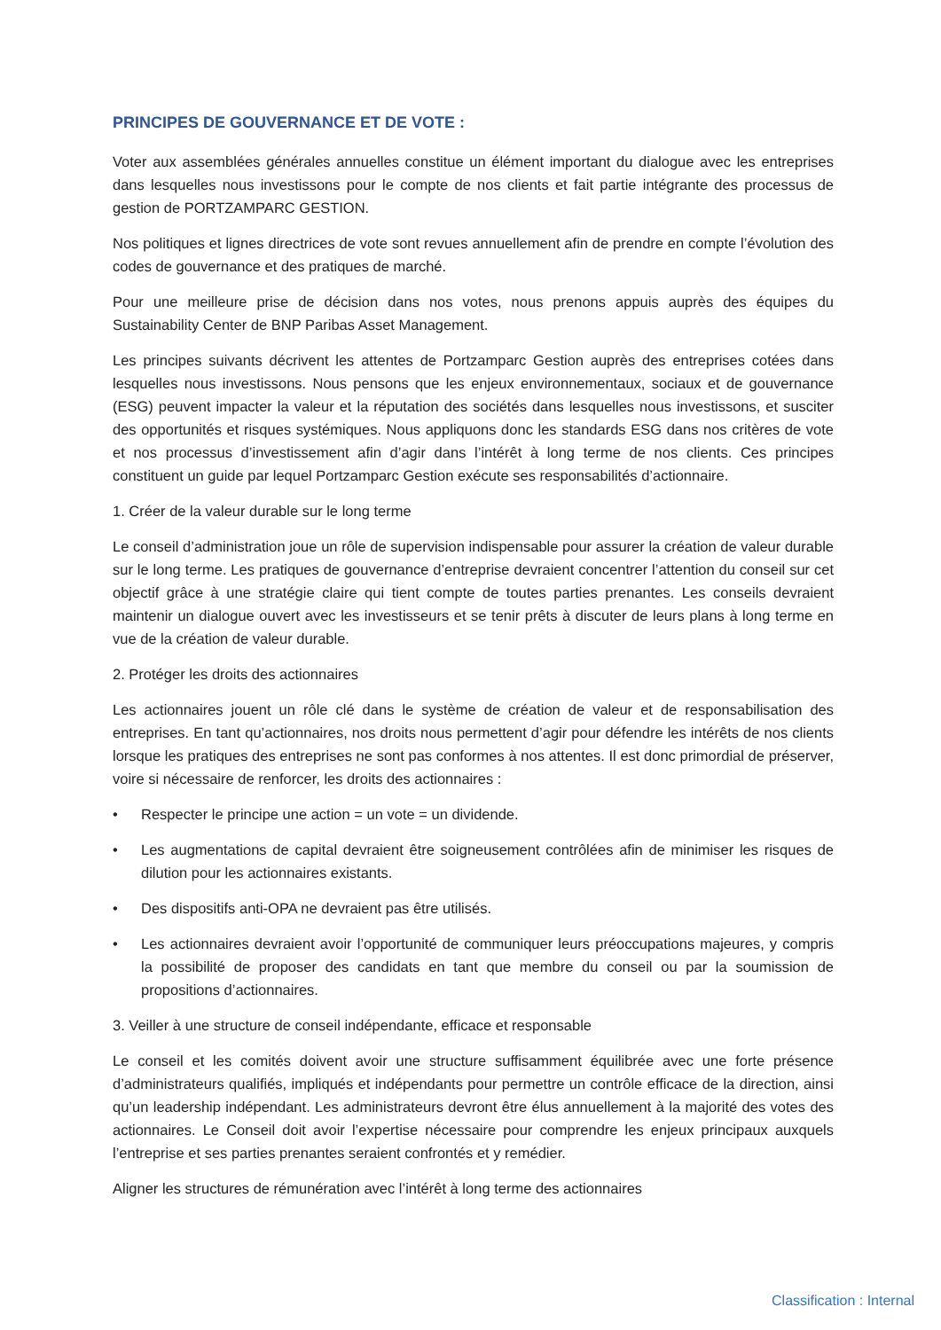PRINCIPES DE GOUVERNANCE ET DE VOTE :
Voter aux assemblées générales annuelles constitue un élément important du dialogue avec les entreprises dans lesquelles nous investissons pour le compte de nos clients et fait partie intégrante des processus de gestion de PORTZAMPARC GESTION.
Nos politiques et lignes directrices de vote sont revues annuellement afin de prendre en compte l’évolution des codes de gouvernance et des pratiques de marché.
Pour une meilleure prise de décision dans nos votes, nous prenons appuis auprès des équipes du Sustainability Center de BNP Paribas Asset Management.
Les principes suivants décrivent les attentes de Portzamparc Gestion auprès des entreprises cotées dans lesquelles nous investissons. Nous pensons que les enjeux environnementaux, sociaux et de gouvernance (ESG) peuvent impacter la valeur et la réputation des sociétés dans lesquelles nous investissons, et susciter des opportunités et risques systémiques. Nous appliquons donc les standards ESG dans nos critères de vote et nos processus d’investissement afin d’agir dans l’intérêt à long terme de nos clients. Ces principes constituent un guide par lequel Portzamparc Gestion exécute ses responsabilités d’actionnaire.
1. Créer de la valeur durable sur le long terme
Le conseil d’administration joue un rôle de supervision indispensable pour assurer la création de valeur durable sur le long terme. Les pratiques de gouvernance d’entreprise devraient concentrer l’attention du conseil sur cet objectif grâce à une stratégie claire qui tient compte de toutes parties prenantes. Les conseils devraient maintenir un dialogue ouvert avec les investisseurs et se tenir prêts à discuter de leurs plans à long terme en vue de la création de valeur durable.
2. Protéger les droits des actionnaires
Les actionnaires jouent un rôle clé dans le système de création de valeur et de responsabilisation des entreprises. En tant qu’actionnaires, nos droits nous permettent d’agir pour défendre les intérêts de nos clients lorsque les pratiques des entreprises ne sont pas conformes à nos attentes. Il est donc primordial de préserver, voire si nécessaire de renforcer, les droits des actionnaires :
• Respecter le principe une action = un vote = un dividende.
• Les augmentations de capital devraient être soigneusement contrôlées afin de minimiser les risques de dilution pour les actionnaires existants.
• Des dispositifs anti-OPA ne devraient pas être utilisés.
• Les actionnaires devraient avoir l’opportunité de communiquer leurs préoccupations majeures, y compris la possibilité de proposer des candidats en tant que membre du conseil ou par la soumission de propositions d’actionnaires.
3. Veiller à une structure de conseil indépendante, efficace et responsable
Le conseil et les comités doivent avoir une structure suffisamment équilibrée avec une forte présence d’administrateurs qualifiés, impliqués et indépendants pour permettre un contrôle efficace de la direction, ainsi qu’un leadership indépendant. Les administrateurs devront être élus annuellement à la majorité des votes des actionnaires. Le Conseil doit avoir l’expertise nécessaire pour comprendre les enjeux principaux auxquels l’entreprise et ses parties prenantes seraient confrontés et y remédier.
Aligner les structures de rémunération avec l’intérêt à long terme des actionnaires
Classification : Internal